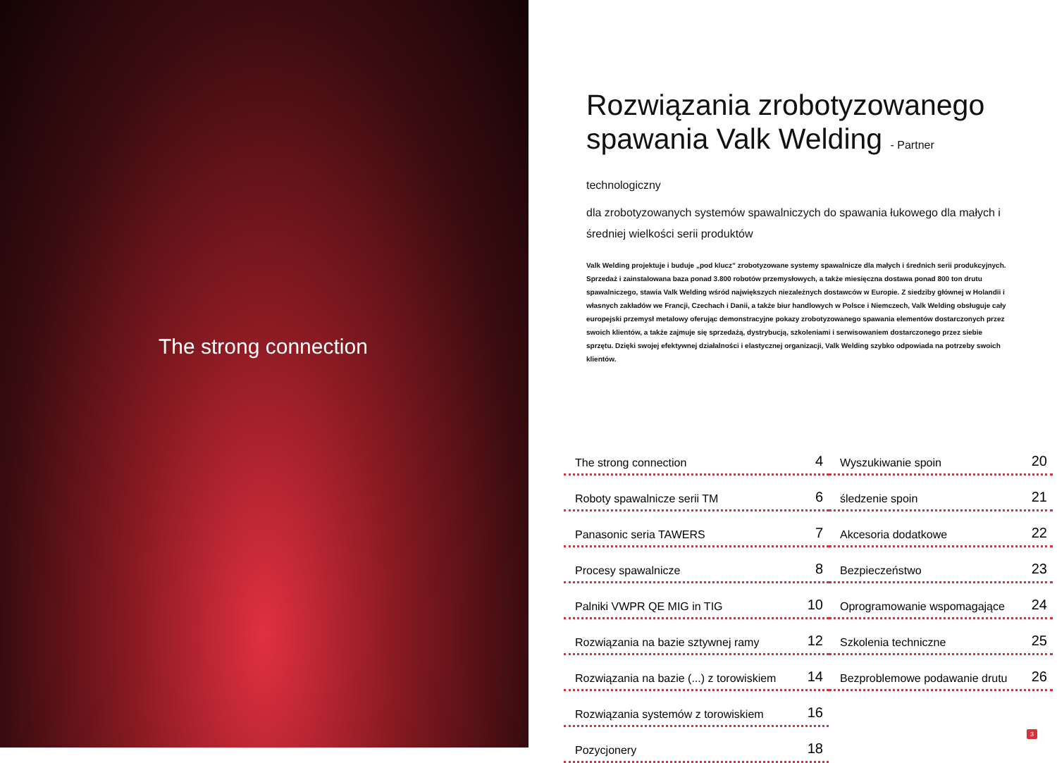The strong connection
Rozwiązania zrobotyzowanego spawania Valk Welding - Partner technologiczny
dla zrobotyzowanych systemów spawalniczych do spawania łukowego dla małych i średniej wielkości serii produktów
Valk Welding projektuje i buduje „pod klucz” zrobotyzowane systemy spawalnicze dla małych i średnich serii produkcyjnych. Sprzedaż i zainstalowana baza ponad 3.800 robotów przemysłowych, a także miesięczna dostawa ponad 800 ton drutu spawalniczego, stawia Valk Welding wśród największych niezależnych dostawców w Europie. Z siedziby głównej w Holandii i własnych zakładów we Francji, Czechach i Danii, a także biur handlowych w Polsce i Niemczech, Valk Welding obsługuje cały europejski przemysł metalowy oferując demonstracyjne pokazy zrobotyzowanego spawania elementów dostarczonych przez swoich klientów, a także zajmuje się sprzedażą, dystrybucją, szkoleniami i serwisowaniem dostarczonego przez siebie sprzętu. Dzięki swojej efektywnej działalności i elastycznej organizacji, Valk Welding szybko odpowiada na potrzeby swoich klientów.
The strong connection 4
Roboty spawalnicze serii TM 6
Panasonic seria TAWERS 7
Procesy spawalnicze 8
Palniki VWPR QE MIG in TIG 10
Rozwiązania na bazie sztywnej ramy 12
Rozwiązania na bazie (...) z torowiskiem 14
Rozwiązania systemów z torowiskiem 16
Pozycjonery 18
Wyszukiwanie spoin 20
śledzenie spoin 21
Akcesoria dodatkowe 22
Bezpieczeństwo 23
Oprogramowanie wspomagające 24
Szkolenia techniczne 25
Bezproblemowe podawanie drutu 26
3